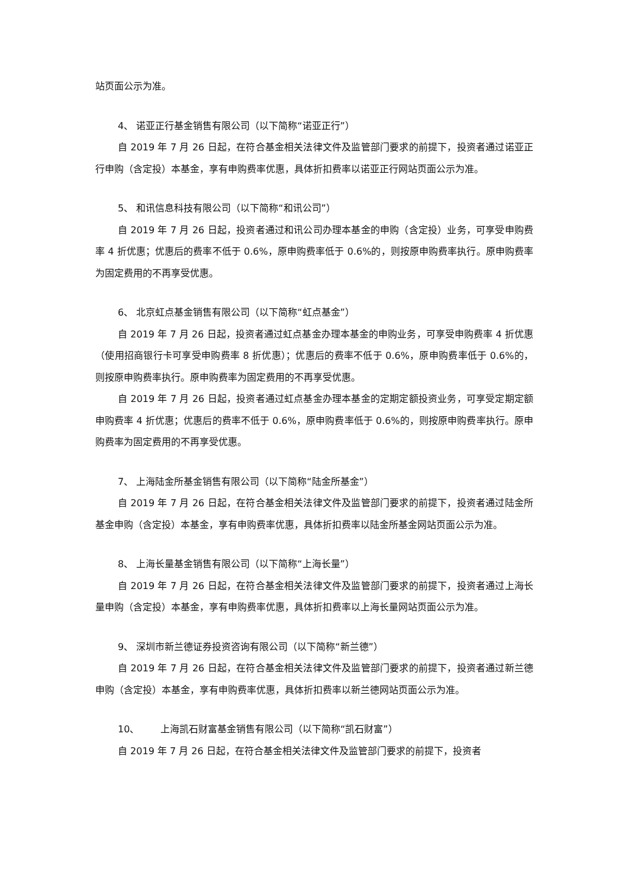站页面公示为准。
4、 诺亚正行基金销售有限公司（以下简称“诺亚正行”）
自 2019 年 7 月 26 日起，在符合基金相关法律文件及监管部门要求的前提下，投资者通过诺亚正行申购（含定投）本基金，享有申购费率优惠，具体折扣费率以诺亚正行网站页面公示为准。
5、 和讯信息科技有限公司（以下简称“和讯公司”）
自 2019 年 7 月 26 日起，投资者通过和讯公司办理本基金的申购（含定投）业务，可享受申购费率 4 折优惠；优惠后的费率不低于 0.6%，原申购费率低于 0.6%的，则按原申购费率执行。原申购费率为固定费用的不再享受优惠。
6、 北京虹点基金销售有限公司（以下简称“虹点基金”）
自 2019 年 7 月 26 日起，投资者通过虹点基金办理本基金的申购业务，可享受申购费率 4 折优惠（使用招商银行卡可享受申购费率 8 折优惠）；优惠后的费率不低于 0.6%，原申购费率低于 0.6%的，则按原申购费率执行。原申购费率为固定费用的不再享受优惠。
自 2019 年 7 月 26 日起，投资者通过虹点基金办理本基金的定期定额投资业务，可享受定期定额申购费率 4 折优惠；优惠后的费率不低于 0.6%，原申购费率低于 0.6%的，则按原申购费率执行。原申购费率为固定费用的不再享受优惠。
7、 上海陆金所基金销售有限公司（以下简称“陆金所基金”）
自 2019 年 7 月 26 日起，在符合基金相关法律文件及监管部门要求的前提下，投资者通过陆金所基金申购（含定投）本基金，享有申购费率优惠，具体折扣费率以陆金所基金网站页面公示为准。
8、 上海长量基金销售有限公司（以下简称“上海长量”）
自 2019 年 7 月 26 日起，在符合基金相关法律文件及监管部门要求的前提下，投资者通过上海长量申购（含定投）本基金，享有申购费率优惠，具体折扣费率以上海长量网站页面公示为准。
9、 深圳市新兰德证券投资咨询有限公司（以下简称“新兰德”）
自 2019 年 7 月 26 日起，在符合基金相关法律文件及监管部门要求的前提下，投资者通过新兰德申购（含定投）本基金，享有申购费率优惠，具体折扣费率以新兰德网站页面公示为准。
10、 上海凯石财富基金销售有限公司（以下简称“凯石财富”）
自 2019 年 7 月 26 日起，在符合基金相关法律文件及监管部门要求的前提下，投资者